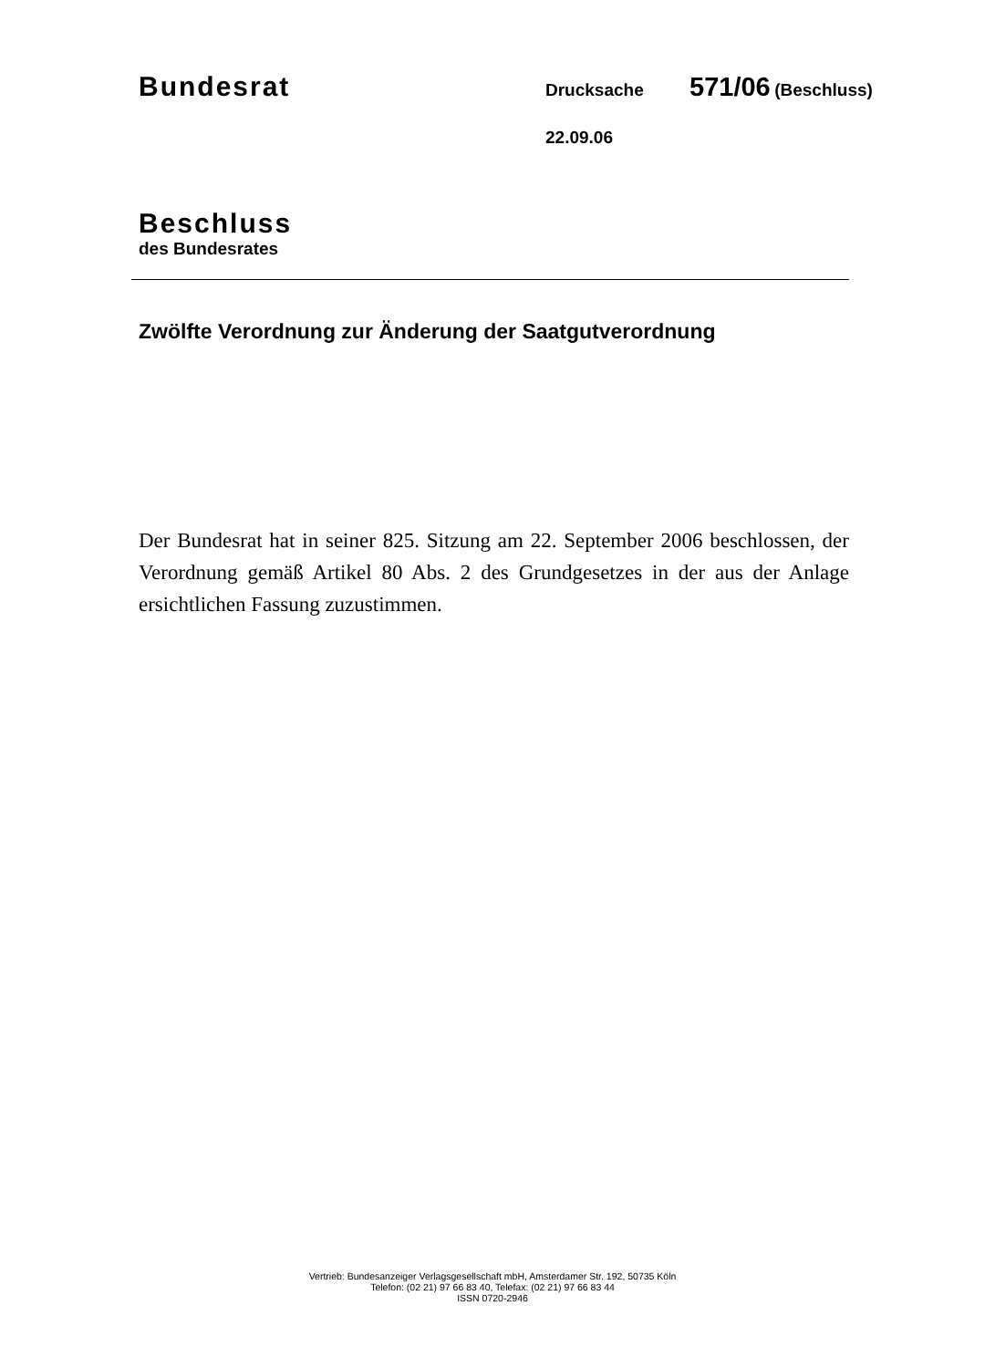Bundesrat Drucksache 571/06 (Beschluss)
22.09.06
Beschluss
des Bundesrates
Zwölfte Verordnung zur Änderung der Saatgutverordnung
Der Bundesrat hat in seiner 825. Sitzung am 22. September 2006 beschlossen, der Verordnung gemäß Artikel 80 Abs. 2 des Grundgesetzes in der aus der Anlage ersichtlichen Fassung zuzustimmen.
Vertrieb: Bundesanzeiger Verlagsgesellschaft mbH, Amsterdamer Str. 192, 50735 Köln
Telefon: (02 21) 97 66 83 40, Telefax: (02 21) 97 66 83 44
ISSN 0720-2946